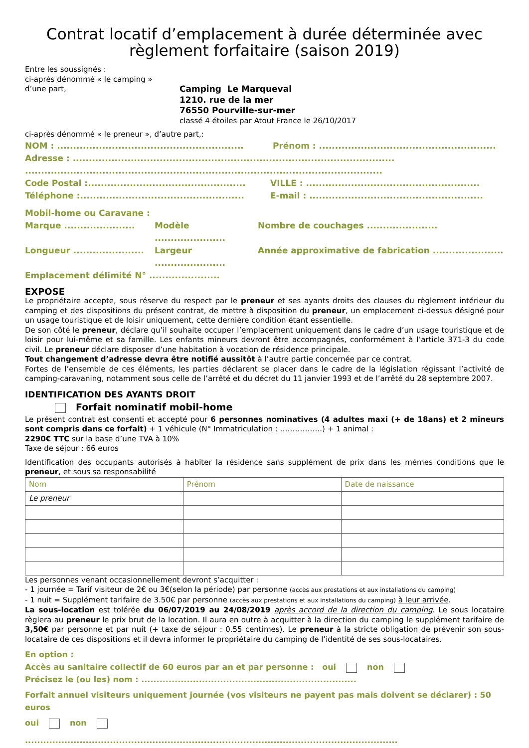Contrat locatif d’emplacement à durée déterminée avec règlement forfaitaire (saison 2019)
Entre les soussignés :
ci-après dénommé « le camping »
d’une part,
Camping Le Marqueval
1210. rue de la mer
76550 Pourville-sur-mer
classé 4 étoiles par Atout France le 26/10/2017
ci-après dénommé « le preneur », d’autre part,:
NOM : ..........................................................
Prénom : .......................................................
Adresse : ....................................................................................................
...............................................................................................................
Code Postal :.................................................
VILLE : ......................................................
Téléphone :...................................................
E-mail : ......................................................
Mobil-home ou Caravane :
Marque ......................
Modèle ......................
Nombre de couchages ......................
Longueur ......................
Largeur ......................
Année approximative de fabrication ......................
Emplacement délimité N° ......................
EXPOSE
Le propriétaire accepte, sous réserve du respect par le preneur et ses ayants droits des clauses du règlement intérieur du camping et des dispositions du présent contrat, de mettre à disposition du preneur, un emplacement ci-dessus désigné pour un usage touristique et de loisir uniquement, cette dernière condition étant essentielle.
De son côté le preneur, déclare qu’il souhaite occuper l’emplacement uniquement dans le cadre d’un usage touristique et de loisir pour lui-même et sa famille. Les enfants mineurs devront être accompagnés, conformément à l’article 371-3 du code civil. Le preneur déclare disposer d’une habitation à vocation de résidence principale.
Tout changement d’adresse devra être notifié aussitôt à l’autre partie concernée par ce contrat.
Fortes de l’ensemble de ces éléments, les parties déclarent se placer dans le cadre de la législation régissant l’activité de camping-caravaning, notamment sous celle de l’arrêté et du décret du 11 janvier 1993 et de l’arrêté du 28 septembre 2007.
IDENTIFICATION DES AYANTS DROIT
Forfait nominatif mobil-home
Le présent contrat est consenti et accepté pour 6 personnes nominatives (4 adultes maxi (+ de 18ans) et 2 mineurs sont compris dans ce forfait) + 1 véhicule (N° Immatriculation : ……………..) + 1 animal :
2290€ TTC sur la base d’une TVA à 10%
Taxe de séjour : 66 euros
Identification des occupants autorisés à habiter la résidence sans supplément de prix dans les mêmes conditions que le preneur, et sous sa responsabilité
| Nom | Prénom | Date de naissance |
| Le preneur | | |
Les personnes venant occasionnellement devront s’acquitter :
- 1 journée = Tarif visiteur de 2€ ou 3€(selon la période) par personne (accès aux prestations et aux installations du camping)
- 1 nuit = Supplément tarifaire de 3.50€ par personne (accès aux prestations et aux installations du camping) à leur arrivée.
La sous-location est tolérée du 06/07/2019 au 24/08/2019 après accord de la direction du camping. Le sous locataire règlera au preneur le prix brut de la location. Il aura en outre à acquitter à la direction du camping le supplément tarifaire de 3,50€ par personne et par nuit (+ taxe de séjour : 0.55 centimes). Le preneur à la stricte obligation de prévenir son sous-locataire de ces dispositions et il devra informer le propriétaire du camping de l’identité de ses sous-locataires.
En option :
Accès au sanitaire collectif de 60 euros par an et par personne : oui non
Précisez le (ou les) nom : .......................................................................
Forfait annuel visiteurs uniquement journée (vos visiteurs ne payent pas mais doivent se déclarer) : 50 euros
oui non
...........................................................................................................................